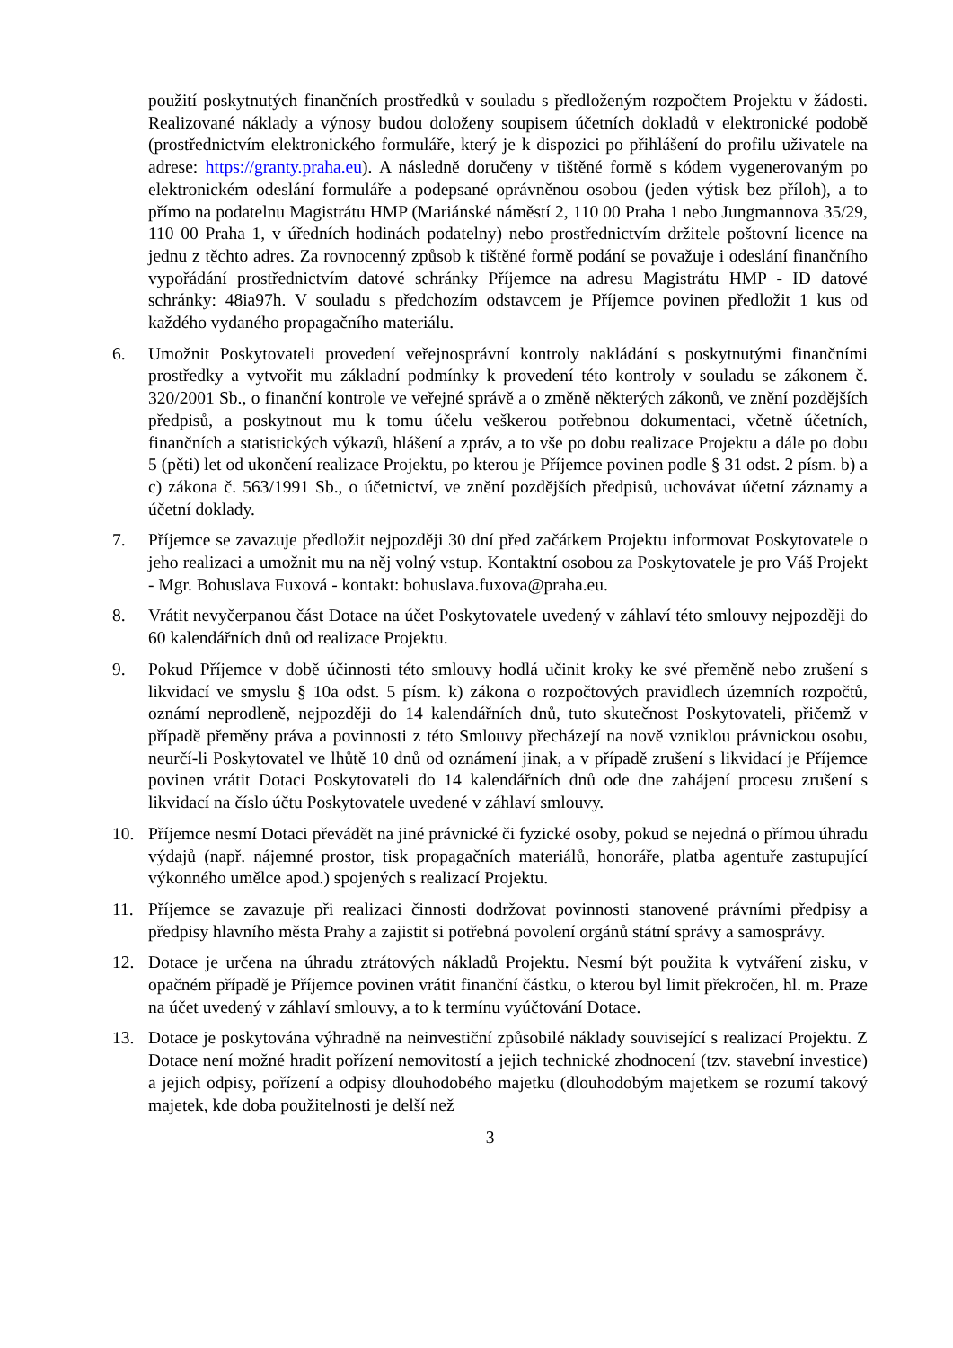použití poskytnutých finančních prostředků v souladu s předloženým rozpočtem Projektu v žádosti. Realizované náklady a výnosy budou doloženy soupisem účetních dokladů v elektronické podobě (prostřednictvím elektronického formuláře, který je k dispozici po přihlášení do profilu uživatele na adrese: https://granty.praha.eu). A následně doručeny v tištěné formě s kódem vygenerovaným po elektronickém odeslání formuláře a podepsané oprávněnou osobou (jeden výtisk bez příloh), a to přímo na podatelnu Magistrátu HMP (Mariánské náměstí 2, 110 00 Praha 1 nebo Jungmannova 35/29, 110 00 Praha 1, v úředních hodinách podatelny) nebo prostřednictvím držitele poštovní licence na jednu z těchto adres. Za rovnocenný způsob k tištěné formě podání se považuje i odeslání finančního vypořádání prostřednictvím datové schránky Příjemce na adresu Magistrátu HMP - ID datové schránky: 48ia97h. V souladu s předchozím odstavcem je Příjemce povinen předložit 1 kus od každého vydaného propagačního materiálu.
6. Umožnit Poskytovateli provedení veřejnosprávní kontroly nakládání s poskytnutými finančními prostředky a vytvořit mu základní podmínky k provedení této kontroly v souladu se zákonem č. 320/2001 Sb., o finanční kontrole ve veřejné správě a o změně některých zákonů, ve znění pozdějších předpisů, a poskytnout mu k tomu účelu veškerou potřebnou dokumentaci, včetně účetních, finančních a statistických výkazů, hlášení a zpráv, a to vše po dobu realizace Projektu a dále po dobu 5 (pěti) let od ukončení realizace Projektu, po kterou je Příjemce povinen podle § 31 odst. 2 písm. b) a c) zákona č. 563/1991 Sb., o účetnictví, ve znění pozdějších předpisů, uchovávat účetní záznamy a účetní doklady.
7. Příjemce se zavazuje předložit nejpozději 30 dní před začátkem Projektu informovat Poskytovatele o jeho realizaci a umožnit mu na něj volný vstup. Kontaktní osobou za Poskytovatele je pro Váš Projekt - Mgr. Bohuslava Fuxová - kontakt: bohuslava.fuxova@praha.eu.
8. Vrátit nevyčerpanou část Dotace na účet Poskytovatele uvedený v záhlaví této smlouvy nejpozději do 60 kalendářních dnů od realizace Projektu.
9. Pokud Příjemce v době účinnosti této smlouvy hodlá učinit kroky ke své přeměně nebo zrušení s likvidací ve smyslu § 10a odst. 5 písm. k) zákona o rozpočtových pravidlech územních rozpočtů, oznámí neprodleně, nejpozději do 14 kalendářních dnů, tuto skutečnost Poskytovateli, přičemž v případě přeměny práva a povinnosti z této Smlouvy přecházejí na nově vzniklou právnickou osobu, neurčí-li Poskytovatel ve lhůtě 10 dnů od oznámení jinak, a v případě zrušení s likvidací je Příjemce povinen vrátit Dotaci Poskytovateli do 14 kalendářních dnů ode dne zahájení procesu zrušení s likvidací na číslo účtu Poskytovatele uvedené v záhlaví smlouvy.
10. Příjemce nesmí Dotaci převádět na jiné právnické či fyzické osoby, pokud se nejedná o přímou úhradu výdajů (např. nájemné prostor, tisk propagačních materiálů, honoráře, platba agentuře zastupující výkonného umělce apod.) spojených s realizací Projektu.
11. Příjemce se zavazuje při realizaci činnosti dodržovat povinnosti stanovené právními předpisy a předpisy hlavního města Prahy a zajistit si potřebná povolení orgánů státní správy a samosprávy.
12. Dotace je určena na úhradu ztrátových nákladů Projektu. Nesmí být použita k vytváření zisku, v opačném případě je Příjemce povinen vrátit finanční částku, o kterou byl limit překročen, hl. m. Praze na účet uvedený v záhlaví smlouvy, a to k termínu vyúčtování Dotace.
13. Dotace je poskytována výhradně na neinvestiční způsobilé náklady související s realizací Projektu. Z Dotace není možné hradit pořízení nemovitostí a jejich technické zhodnocení (tzv. stavební investice) a jejich odpisy, pořízení a odpisy dlouhodobého majetku (dlouhodobým majetkem se rozumí takový majetek, kde doba použitelnosti je delší než
3